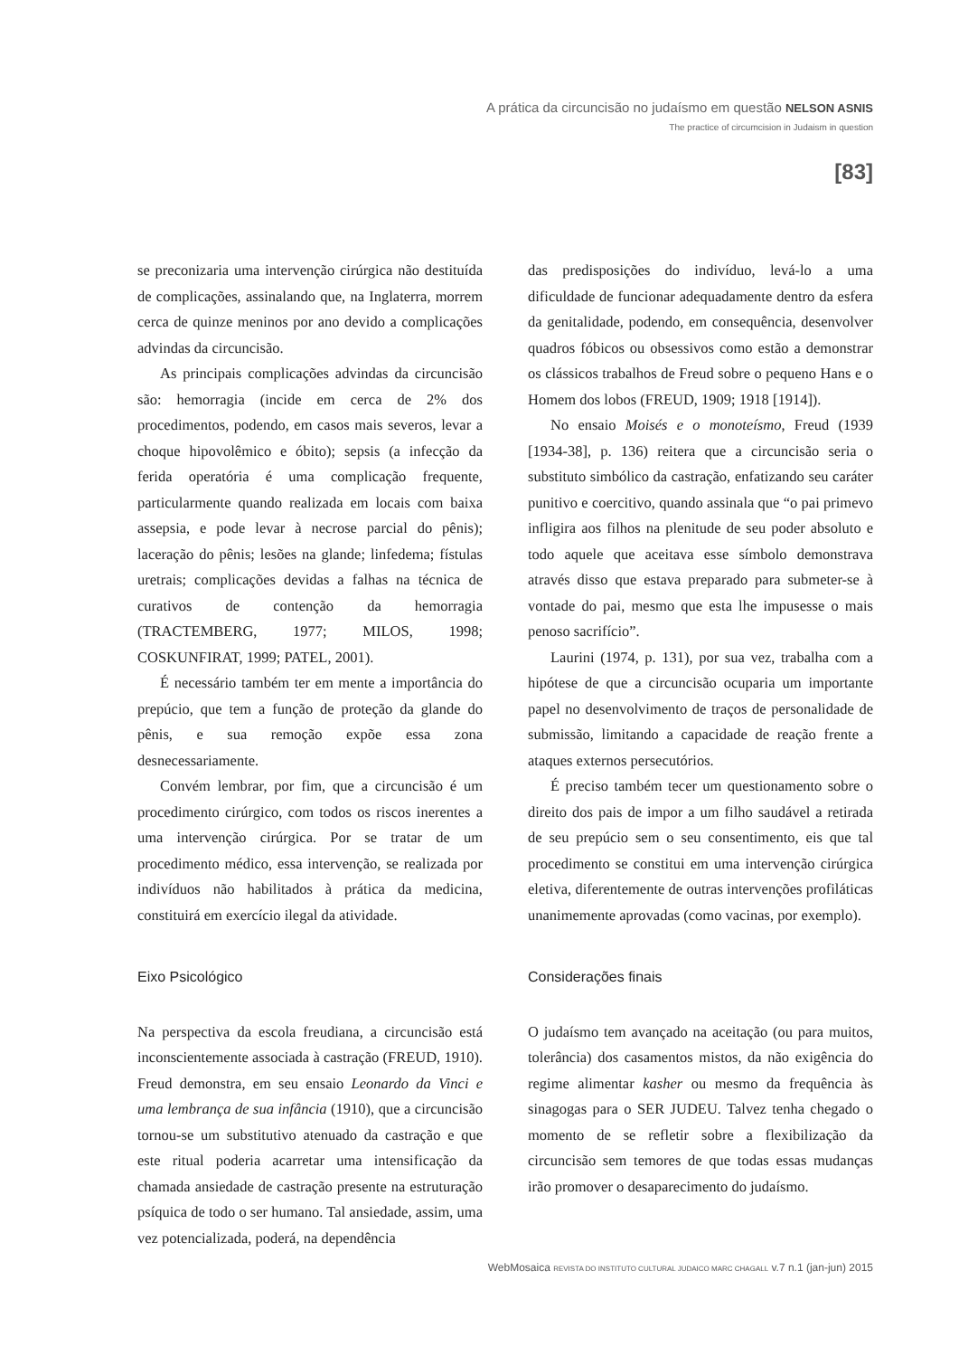A prática da circuncisão no judaísmo em questão NELSON ASNIS
The practice of circumcision in Judaism in question
[83]
se preconizaria uma intervenção cirúrgica não destituída de complicações, assinalando que, na Inglaterra, morrem cerca de quinze meninos por ano devido a complicações advindas da circuncisão.
As principais complicações advindas da circuncisão são: hemorragia (incide em cerca de 2% dos procedimentos, podendo, em casos mais severos, levar a choque hipovolêmico e óbito); sepsis (a infecção da ferida operatória é uma complicação frequente, particularmente quando realizada em locais com baixa assepsia, e pode levar à necrose parcial do pênis); laceração do pênis; lesões na glande; linfedema; fístulas uretrais; complicações devidas a falhas na técnica de curativos de contenção da hemorragia (TRACTEMBERG, 1977; MILOS, 1998; COSKUNFIRAT, 1999; PATEL, 2001).
É necessário também ter em mente a importância do prepúcio, que tem a função de proteção da glande do pênis, e sua remoção expõe essa zona desnecessariamente.
Convém lembrar, por fim, que a circuncisão é um procedimento cirúrgico, com todos os riscos inerentes a uma intervenção cirúrgica. Por se tratar de um procedimento médico, essa intervenção, se realizada por indivíduos não habilitados à prática da medicina, constituirá em exercício ilegal da atividade.
Eixo Psicológico
Na perspectiva da escola freudiana, a circuncisão está inconscientemente associada à castração (FREUD, 1910). Freud demonstra, em seu ensaio Leonardo da Vinci e uma lembrança de sua infância (1910), que a circuncisão tornou-se um substitutivo atenuado da castração e que este ritual poderia acarretar uma intensificação da chamada ansiedade de castração presente na estruturação psíquica de todo o ser humano. Tal ansiedade, assim, uma vez potencializada, poderá, na dependência
das predisposições do indivíduo, levá-lo a uma dificuldade de funcionar adequadamente dentro da esfera da genitalidade, podendo, em consequência, desenvolver quadros fóbicos ou obsessivos como estão a demonstrar os clássicos trabalhos de Freud sobre o pequeno Hans e o Homem dos lobos (FREUD, 1909; 1918 [1914]).
No ensaio Moisés e o monoteísmo, Freud (1939 [1934-38], p. 136) reitera que a circuncisão seria o substituto simbólico da castração, enfatizando seu caráter punitivo e coercitivo, quando assinala que “o pai primevo infligira aos filhos na plenitude de seu poder absoluto e todo aquele que aceitava esse símbolo demonstrava através disso que estava preparado para submeter-se à vontade do pai, mesmo que esta lhe impusesse o mais penoso sacrifício”.
Laurini (1974, p. 131), por sua vez, trabalha com a hipótese de que a circuncisão ocuparia um importante papel no desenvolvimento de traços de personalidade de submissão, limitando a capacidade de reação frente a ataques externos persecutórios.
É preciso também tecer um questionamento sobre o direito dos pais de impor a um filho saudável a retirada de seu prepúcio sem o seu consentimento, eis que tal procedimento se constitui em uma intervenção cirúrgica eletiva, diferentemente de outras intervenções profiláticas unanimemente aprovadas (como vacinas, por exemplo).
Considerações finais
O judaísmo tem avançado na aceitação (ou para muitos, tolerância) dos casamentos mistos, da não exigência do regime alimentar kasher ou mesmo da frequência às sinagogas para o SER JUDEU. Talvez tenha chegado o momento de se refletir sobre a flexibilização da circuncisão sem temores de que todas essas mudanças irão promover o desaparecimento do judaísmo.
WebMosaica REVISTA DO INSTITUTO CULTURAL JUDAICO MARC CHAGALL v.7 n.1 (jan-jun) 2015